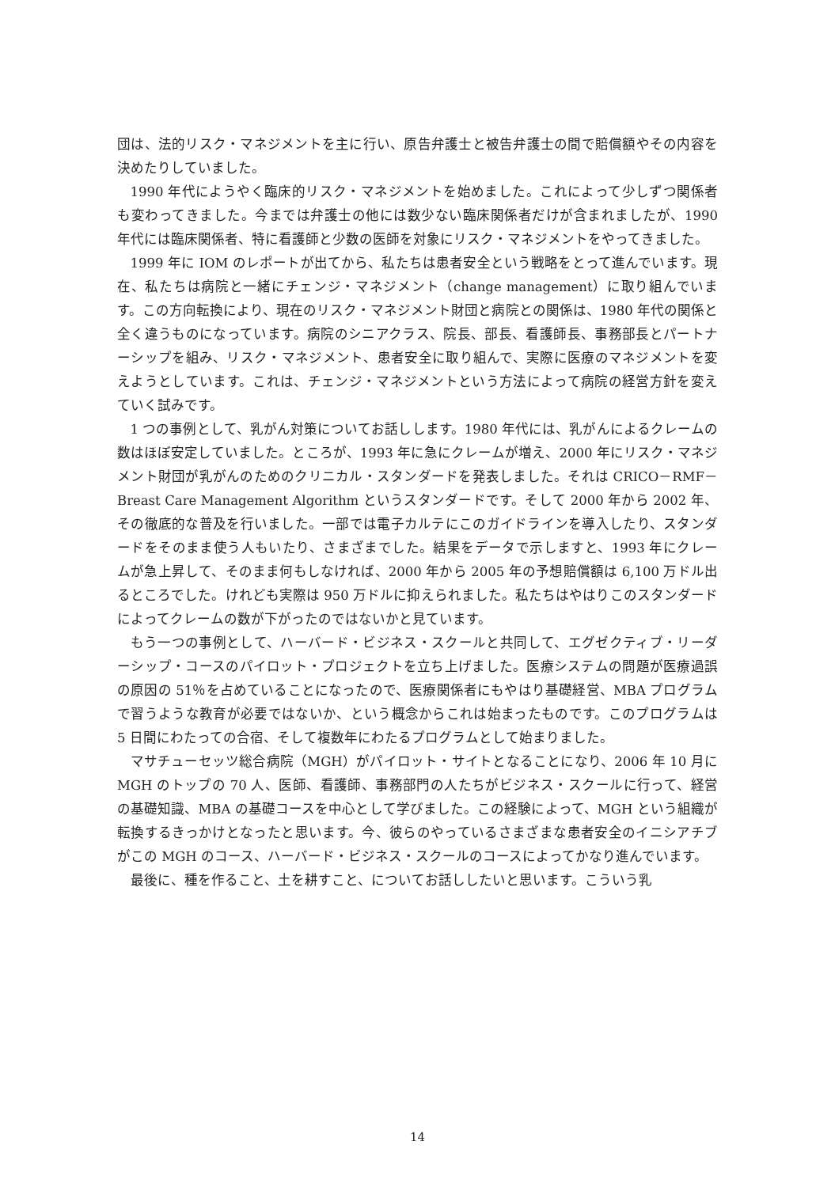団は、法的リスク・マネジメントを主に行い、原告弁護士と被告弁護士の間で賠償額やその内容を決めたりしていました。
1990 年代にようやく臨床的リスク・マネジメントを始めました。これによって少しずつ関係者も変わってきました。今までは弁護士の他には数少ない臨床関係者だけが含まれましたが、1990 年代には臨床関係者、特に看護師と少数の医師を対象にリスク・マネジメントをやってきました。
1999 年に IOM のレポートが出てから、私たちは患者安全という戦略をとって進んでいます。現在、私たちは病院と一緒にチェンジ・マネジメント（change management）に取り組んでいます。この方向転換により、現在のリスク・マネジメント財団と病院との関係は、1980 年代の関係と全く違うものになっています。病院のシニアクラス、院長、部長、看護師長、事務部長とパートナーシップを組み、リスク・マネジメント、患者安全に取り組んで、実際に医療のマネジメントを変えようとしています。これは、チェンジ・マネジメントという方法によって病院の経営方針を変えていく試みです。
1 つの事例として、乳がん対策についてお話しします。1980 年代には、乳がんによるクレームの数はほぼ安定していました。ところが、1993 年に急にクレームが増え、2000 年にリスク・マネジメント財団が乳がんのためのクリニカル・スタンダードを発表しました。それは CRICO－RMF－Breast Care Management Algorithm というスタンダードです。そして 2000 年から 2002 年、その徹底的な普及を行いました。一部では電子カルテにこのガイドラインを導入したり、スタンダードをそのまま使う人もいたり、さまざまでした。結果をデータで示しますと、1993 年にクレームが急上昇して、そのまま何もしなければ、2000 年から 2005 年の予想賠償額は 6,100 万ドル出るところでした。けれども実際は 950 万ドルに抑えられました。私たちはやはりこのスタンダードによってクレームの数が下がったのではないかと見ています。
もう一つの事例として、ハーバード・ビジネス・スクールと共同して、エグゼクティブ・リーダーシップ・コースのパイロット・プロジェクトを立ち上げました。医療システムの問題が医療過誤の原因の 51％を占めていることになったので、医療関係者にもやはり基礎経営、MBA プログラムで習うような教育が必要ではないか、という概念からこれは始まったものです。このプログラムは 5 日間にわたっての合宿、そして複数年にわたるプログラムとして始まりました。
マサチューセッツ総合病院（MGH）がパイロット・サイトとなることになり、2006 年 10 月に MGH のトップの 70 人、医師、看護師、事務部門の人たちがビジネス・スクールに行って、経営の基礎知識、MBA の基礎コースを中心として学びました。この経験によって、MGH という組織が転換するきっかけとなったと思います。今、彼らのやっているさまざまな患者安全のイニシアチブがこの MGH のコース、ハーバード・ビジネス・スクールのコースによってかなり進んでいます。
最後に、種を作ること、土を耕すこと、についてお話ししたいと思います。こういう乳
14